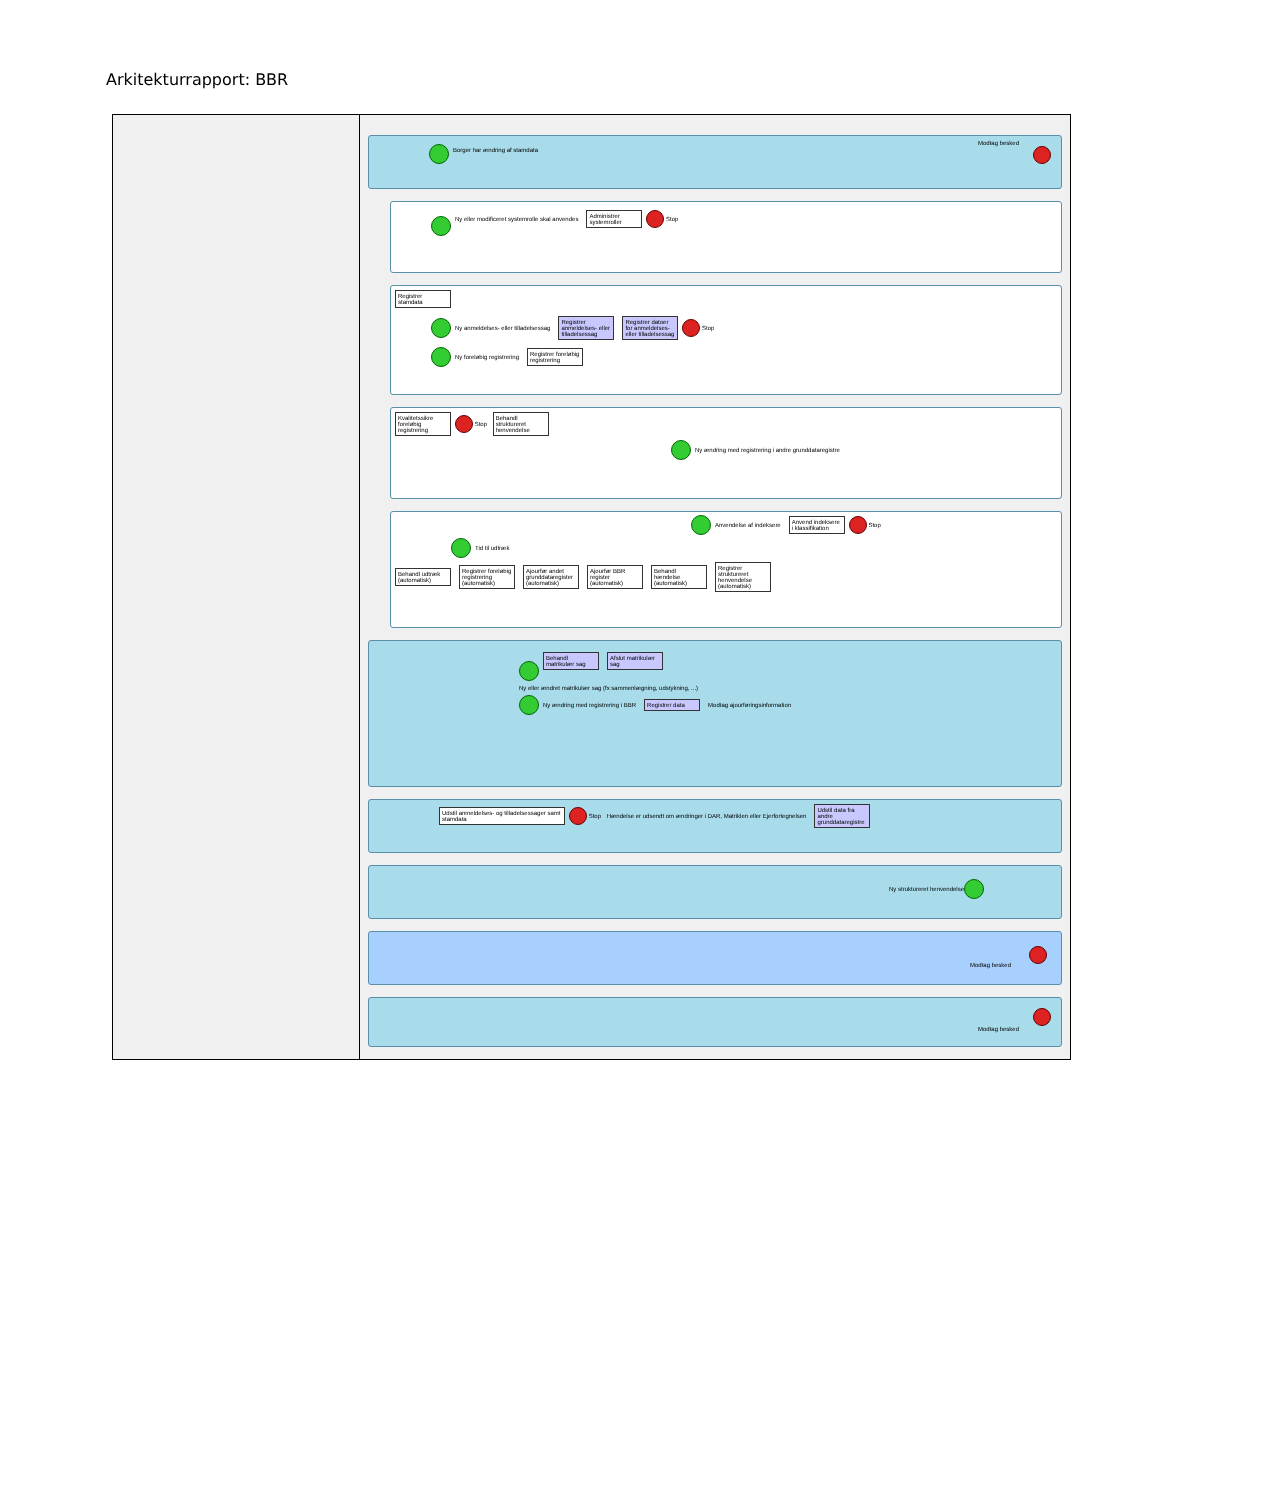Arkitekturrapport: BBR
| | Borger har ændring af stamdata Modtag besked Ny eller modificeret systemrolle skal anvendes Administrer systemroller Stop Registrer stamdata Ny anmeldelses- eller tilladelsessag Registrer anmeldelses- eller tilladelsessag Registrer datoer for anmeldelses- eller tilladelsessag Stop Ny foreløbig registrering Registrer foreløbig registrering Kvalitetssikre foreløbig registrering Stop Behandl struktureret henvendelse Ny ændring med registrering i andre grunddataregistre Anvendelse af indeksere Anvend indeksere i klassifikation Stop Tid til udtræk Behandl udtræk (automatisk) Registrer foreløbig registrering (automatisk) Ajourfør andet grunddataregister (automatisk) Ajourfør BBR register (automatisk) Behandl hændelse (automatisk) Registrer struktureret henvendelse (automatisk) Behandl matrikulær sag Afslut matrikulær sag Ny eller ændret matrikulær sag (fx sammenlægning, udstykning, ...) Ny ændring med registrering i BBR Registrer data Modtag ajourføringsinformation Udstil anmeldelses- og tilladelsessager samt stamdata Stop Hændelse er udsendt om ændringer i DAR, Matriklen eller Ejerfortegnelsen Udstil data fra andre grunddataregistre Ny struktureret henvendelse Modtag besked Modtag besked |